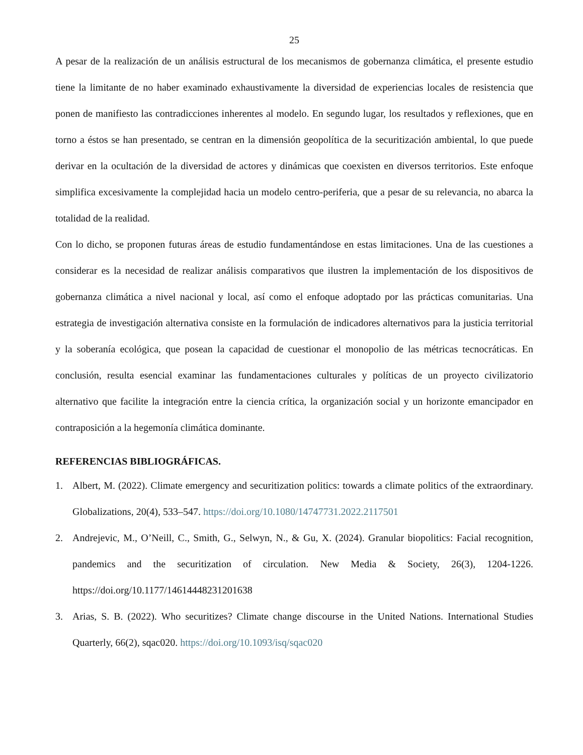25
A pesar de la realización de un análisis estructural de los mecanismos de gobernanza climática, el presente estudio tiene la limitante de no haber examinado exhaustivamente la diversidad de experiencias locales de resistencia que ponen de manifiesto las contradicciones inherentes al modelo. En segundo lugar, los resultados y reflexiones, que en torno a éstos se han presentado, se centran en la dimensión geopolítica de la securitización ambiental, lo que puede derivar en la ocultación de la diversidad de actores y dinámicas que coexisten en diversos territorios. Este enfoque simplifica excesivamente la complejidad hacia un modelo centro-periferia, que a pesar de su relevancia, no abarca la totalidad de la realidad.
Con lo dicho, se proponen futuras áreas de estudio fundamentándose en estas limitaciones. Una de las cuestiones a considerar es la necesidad de realizar análisis comparativos que ilustren la implementación de los dispositivos de gobernanza climática a nivel nacional y local, así como el enfoque adoptado por las prácticas comunitarias. Una estrategia de investigación alternativa consiste en la formulación de indicadores alternativos para la justicia territorial y la soberanía ecológica, que posean la capacidad de cuestionar el monopolio de las métricas tecnocráticas. En conclusión, resulta esencial examinar las fundamentaciones culturales y políticas de un proyecto civilizatorio alternativo que facilite la integración entre la ciencia crítica, la organización social y un horizonte emancipador en contraposición a la hegemonía climática dominante.
REFERENCIAS BIBLIOGRÁFICAS.
1. Albert, M. (2022). Climate emergency and securitization politics: towards a climate politics of the extraordinary. Globalizations, 20(4), 533–547. https://doi.org/10.1080/14747731.2022.2117501
2. Andrejevic, M., O’Neill, C., Smith, G., Selwyn, N., & Gu, X. (2024). Granular biopolitics: Facial recognition, pandemics and the securitization of circulation. New Media & Society, 26(3), 1204-1226. https://doi.org/10.1177/14614448231201638
3. Arias, S. B. (2022). Who securitizes? Climate change discourse in the United Nations. International Studies Quarterly, 66(2), sqac020. https://doi.org/10.1093/isq/sqac020